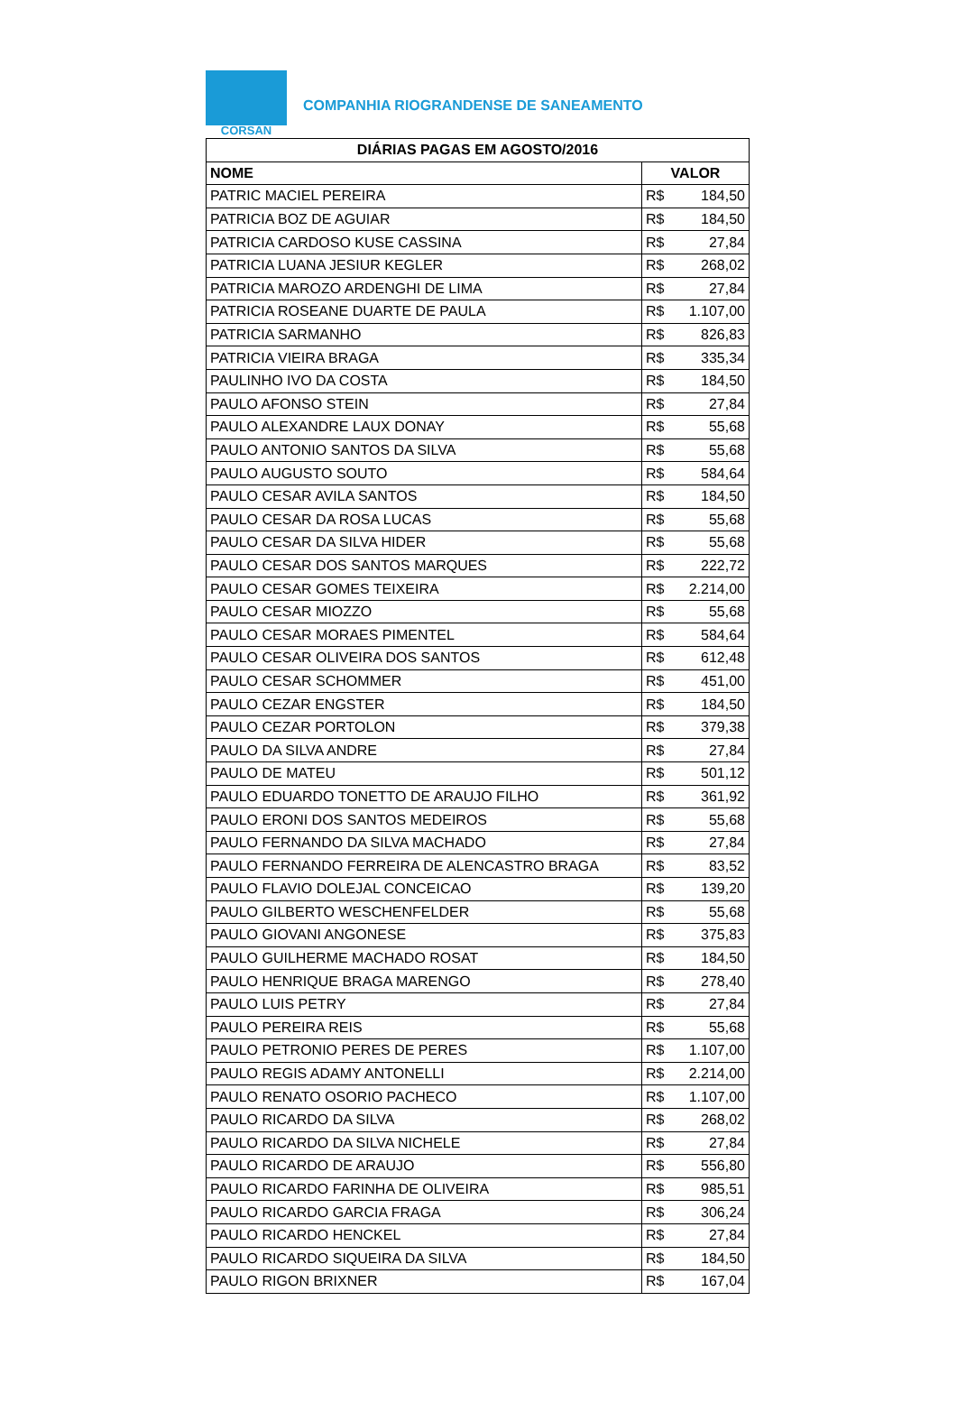CORSAN
COMPANHIA RIOGRANDENSE DE SANEAMENTO
| DIÁRIAS PAGAS EM AGOSTO/2016 | |
| --- | --- |
| NOME | VALOR |
| PATRIC MACIEL PEREIRA | R$ 184,50 |
| PATRICIA BOZ DE AGUIAR | R$ 184,50 |
| PATRICIA CARDOSO KUSE CASSINA | R$ 27,84 |
| PATRICIA LUANA JESIUR KEGLER | R$ 268,02 |
| PATRICIA MAROZO ARDENGHI DE LIMA | R$ 27,84 |
| PATRICIA ROSEANE DUARTE DE PAULA | R$ 1.107,00 |
| PATRICIA SARMANHO | R$ 826,83 |
| PATRICIA VIEIRA BRAGA | R$ 335,34 |
| PAULINHO IVO DA COSTA | R$ 184,50 |
| PAULO AFONSO STEIN | R$ 27,84 |
| PAULO ALEXANDRE LAUX DONAY | R$ 55,68 |
| PAULO ANTONIO SANTOS DA SILVA | R$ 55,68 |
| PAULO AUGUSTO SOUTO | R$ 584,64 |
| PAULO CESAR AVILA SANTOS | R$ 184,50 |
| PAULO CESAR DA ROSA LUCAS | R$ 55,68 |
| PAULO CESAR DA SILVA HIDER | R$ 55,68 |
| PAULO CESAR DOS SANTOS MARQUES | R$ 222,72 |
| PAULO CESAR GOMES TEIXEIRA | R$ 2.214,00 |
| PAULO CESAR MIOZZO | R$ 55,68 |
| PAULO CESAR MORAES PIMENTEL | R$ 584,64 |
| PAULO CESAR OLIVEIRA DOS SANTOS | R$ 612,48 |
| PAULO CESAR SCHOMMER | R$ 451,00 |
| PAULO CEZAR ENGSTER | R$ 184,50 |
| PAULO CEZAR PORTOLON | R$ 379,38 |
| PAULO DA SILVA ANDRE | R$ 27,84 |
| PAULO DE MATEU | R$ 501,12 |
| PAULO EDUARDO TONETTO DE ARAUJO FILHO | R$ 361,92 |
| PAULO ERONI DOS SANTOS MEDEIROS | R$ 55,68 |
| PAULO FERNANDO DA SILVA MACHADO | R$ 27,84 |
| PAULO FERNANDO FERREIRA DE ALENCASTRO BRAGA | R$ 83,52 |
| PAULO FLAVIO DOLEJAL CONCEICAO | R$ 139,20 |
| PAULO GILBERTO WESCHENFELDER | R$ 55,68 |
| PAULO GIOVANI ANGONESE | R$ 375,83 |
| PAULO GUILHERME MACHADO ROSAT | R$ 184,50 |
| PAULO HENRIQUE BRAGA MARENGO | R$ 278,40 |
| PAULO LUIS PETRY | R$ 27,84 |
| PAULO PEREIRA REIS | R$ 55,68 |
| PAULO PETRONIO PERES DE PERES | R$ 1.107,00 |
| PAULO REGIS ADAMY ANTONELLI | R$ 2.214,00 |
| PAULO RENATO OSORIO PACHECO | R$ 1.107,00 |
| PAULO RICARDO DA SILVA | R$ 268,02 |
| PAULO RICARDO DA SILVA NICHELE | R$ 27,84 |
| PAULO RICARDO DE ARAUJO | R$ 556,80 |
| PAULO RICARDO FARINHA DE OLIVEIRA | R$ 985,51 |
| PAULO RICARDO GARCIA FRAGA | R$ 306,24 |
| PAULO RICARDO HENCKEL | R$ 27,84 |
| PAULO RICARDO SIQUEIRA DA SILVA | R$ 184,50 |
| PAULO RIGON BRIXNER | R$ 167,04 |